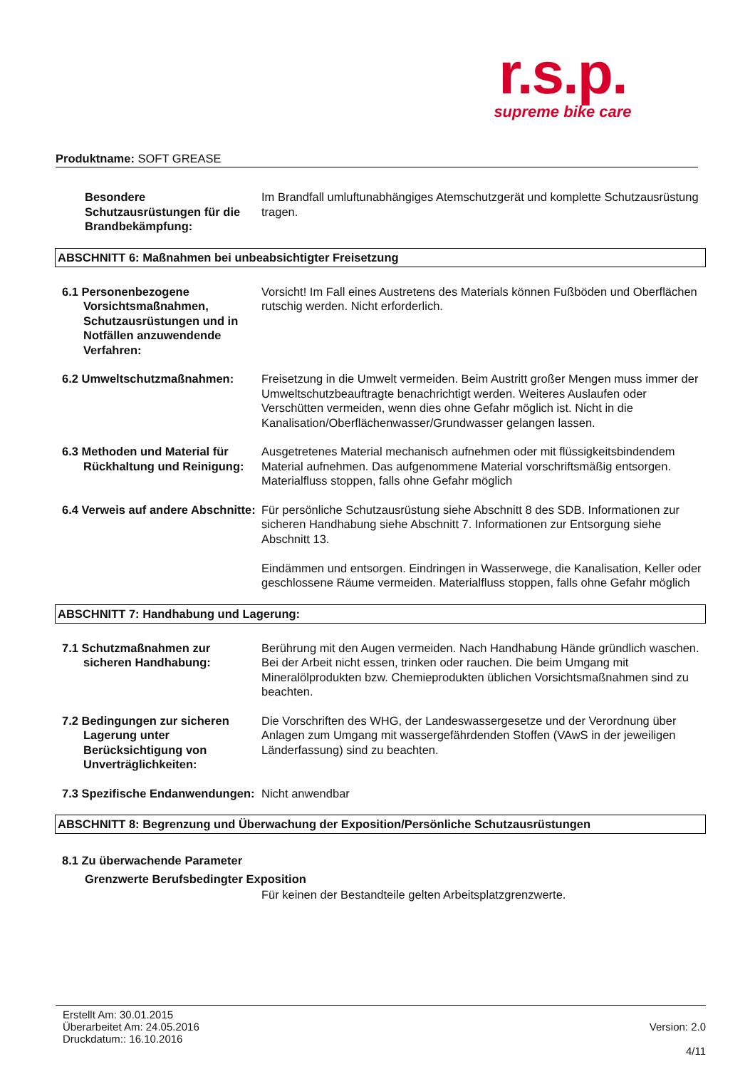r.s.p.
supreme bike care
Produktname: SOFT GREASE
Besondere Schutzausrüstungen für die Brandbekämpfung:
Im Brandfall umluftunabhängiges Atemschutzgerät und komplette Schutzausrüstung tragen.
ABSCHNITT 6: Maßnahmen bei unbeabsichtigter Freisetzung
6.1 Personenbezogene Vorsichtsmaßnahmen, Schutzausrüstungen und in Notfällen anzuwendende Verfahren:
Vorsicht! Im Fall eines Austretens des Materials können Fußböden und Oberflächen rutschig werden. Nicht erforderlich.
6.2 Umweltschutzmaßnahmen: Freisetzung in die Umwelt vermeiden. Beim Austritt großer Mengen muss immer der Umweltschutzbeauftragte benachrichtigt werden. Weiteres Auslaufen oder Verschütten vermeiden, wenn dies ohne Gefahr möglich ist. Nicht in die Kanalisation/Oberflächenwasser/Grundwasser gelangen lassen.
6.3 Methoden und Material für Rückhaltung und Reinigung:
Ausgetretenes Material mechanisch aufnehmen oder mit flüssigkeitsbindendem Material aufnehmen. Das aufgenommene Material vorschriftsmäßig entsorgen. Materialfluss stoppen, falls ohne Gefahr möglich
6.4 Verweis auf andere Abschnitte:
Für persönliche Schutzausrüstung siehe Abschnitt 8 des SDB. Informationen zur sicheren Handhabung siehe Abschnitt 7. Informationen zur Entsorgung siehe Abschnitt 13.
Eindämmen und entsorgen. Eindringen in Wasserwege, die Kanalisation, Keller oder geschlossene Räume vermeiden. Materialfluss stoppen, falls ohne Gefahr möglich
ABSCHNITT 7: Handhabung und Lagerung:
7.1 Schutzmaßnahmen zur sicheren Handhabung:
Berührung mit den Augen vermeiden. Nach Handhabung Hände gründlich waschen. Bei der Arbeit nicht essen, trinken oder rauchen. Die beim Umgang mit Mineralölprodukten bzw. Chemieprodukten üblichen Vorsichtsmaßnahmen sind zu beachten.
7.2 Bedingungen zur sicheren Lagerung unter Berücksichtigung von Unverträglichkeiten:
Die Vorschriften des WHG, der Landeswassergesetze und der Verordnung über Anlagen zum Umgang mit wassergefährdenden Stoffen (VAwS in der jeweiligen Länderfassung) sind zu beachten.
7.3 Spezifische Endanwendungen:
Nicht anwendbar
ABSCHNITT 8: Begrenzung und Überwachung der Exposition/Persönliche Schutzausrüstungen
8.1 Zu überwachende Parameter
Grenzwerte Berufsbedingter Exposition
Für keinen der Bestandteile gelten Arbeitsplatzgrenzwerte.
Erstellt Am: 30.01.2015
Überarbeitet Am: 24.05.2016
Druckdatum:: 16.10.2016
Version: 2.0
4/11